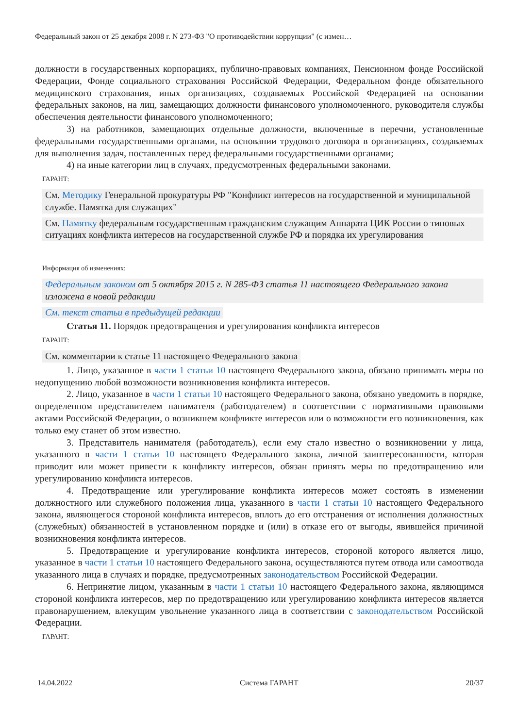Федеральный закон от 25 декабря 2008 г. N 273-ФЗ "О противодействии коррупции" (с измен…
должности в государственных корпорациях, публично-правовых компаниях, Пенсионном фонде Российской Федерации, Фонде социального страхования Российской Федерации, Федеральном фонде обязательного медицинского страхования, иных организациях, создаваемых Российской Федерацией на основании федеральных законов, на лиц, замещающих должности финансового уполномоченного, руководителя службы обеспечения деятельности финансового уполномоченного;
3) на работников, замещающих отдельные должности, включенные в перечни, установленные федеральными государственными органами, на основании трудового договора в организациях, создаваемых для выполнения задач, поставленных перед федеральными государственными органами;
4) на иные категории лиц в случаях, предусмотренных федеральными законами.
ГАРАНТ:
См. Методику Генеральной прокуратуры РФ "Конфликт интересов на государственной и муниципальной службе. Памятка для служащих"
См. Памятку федеральным государственным гражданским служащим Аппарата ЦИК России о типовых ситуациях конфликта интересов на государственной службе РФ и порядка их урегулирования
Информация об изменениях:
Федеральным законом от 5 октября 2015 г. N 285-ФЗ статья 11 настоящего Федерального закона изложена в новой редакции
См. текст статьи в предыдущей редакции
Статья 11. Порядок предотвращения и урегулирования конфликта интересов
ГАРАНТ:
См. комментарии к статье 11 настоящего Федерального закона
1. Лицо, указанное в части 1 статьи 10 настоящего Федерального закона, обязано принимать меры по недопущению любой возможности возникновения конфликта интересов.
2. Лицо, указанное в части 1 статьи 10 настоящего Федерального закона, обязано уведомить в порядке, определенном представителем нанимателя (работодателем) в соответствии с нормативными правовыми актами Российской Федерации, о возникшем конфликте интересов или о возможности его возникновения, как только ему станет об этом известно.
3. Представитель нанимателя (работодатель), если ему стало известно о возникновении у лица, указанного в части 1 статьи 10 настоящего Федерального закона, личной заинтересованности, которая приводит или может привести к конфликту интересов, обязан принять меры по предотвращению или урегулированию конфликта интересов.
4. Предотвращение или урегулирование конфликта интересов может состоять в изменении должностного или служебного положения лица, указанного в части 1 статьи 10 настоящего Федерального закона, являющегося стороной конфликта интересов, вплоть до его отстранения от исполнения должностных (служебных) обязанностей в установленном порядке и (или) в отказе его от выгоды, явившейся причиной возникновения конфликта интересов.
5. Предотвращение и урегулирование конфликта интересов, стороной которого является лицо, указанное в части 1 статьи 10 настоящего Федерального закона, осуществляются путем отвода или самоотвода указанного лица в случаях и порядке, предусмотренных законодательством Российской Федерации.
6. Непринятие лицом, указанным в части 1 статьи 10 настоящего Федерального закона, являющимся стороной конфликта интересов, мер по предотвращению или урегулированию конфликта интересов является правонарушением, влекущим увольнение указанного лица в соответствии с законодательством Российской Федерации.
ГАРАНТ:
14.04.2022 Система ГАРАНТ 20/37